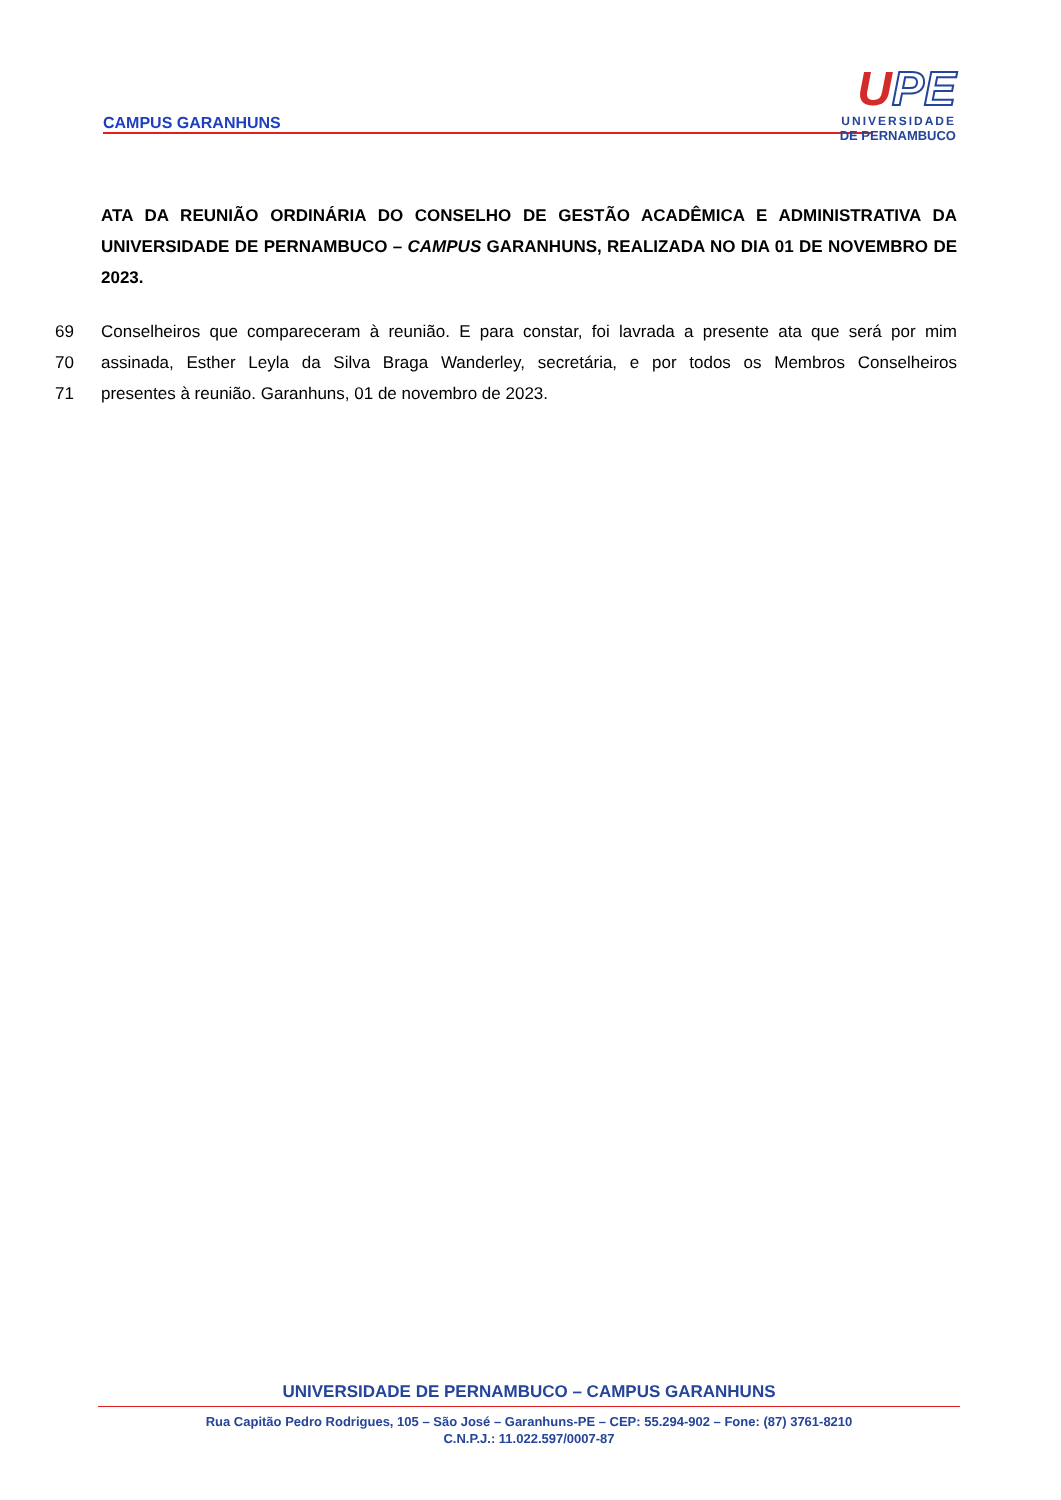CAMPUS GARANHUNS
UPE
UNIVERSIDADE
DE PERNAMBUCO
ATA DA REUNIÃO ORDINÁRIA DO CONSELHO DE GESTÃO ACADÊMICA E ADMINISTRATIVA DA UNIVERSIDADE DE PERNAMBUCO – CAMPUS GARANHUNS, REALIZADA NO DIA 01 DE NOVEMBRO DE 2023.
69 Conselheiros que compareceram à reunião. E para constar, foi lavrada a presente ata que será por mim
70 assinada, Esther Leyla da Silva Braga Wanderley, secretária, e por todos os Membros Conselheiros
71 presentes à reunião. Garanhuns, 01 de novembro de 2023.
UNIVERSIDADE DE PERNAMBUCO – CAMPUS GARANHUNS
Rua Capitão Pedro Rodrigues, 105 – São José – Garanhuns-PE – CEP: 55.294-902 – Fone: (87) 3761-8210
C.N.P.J.: 11.022.597/0007-87